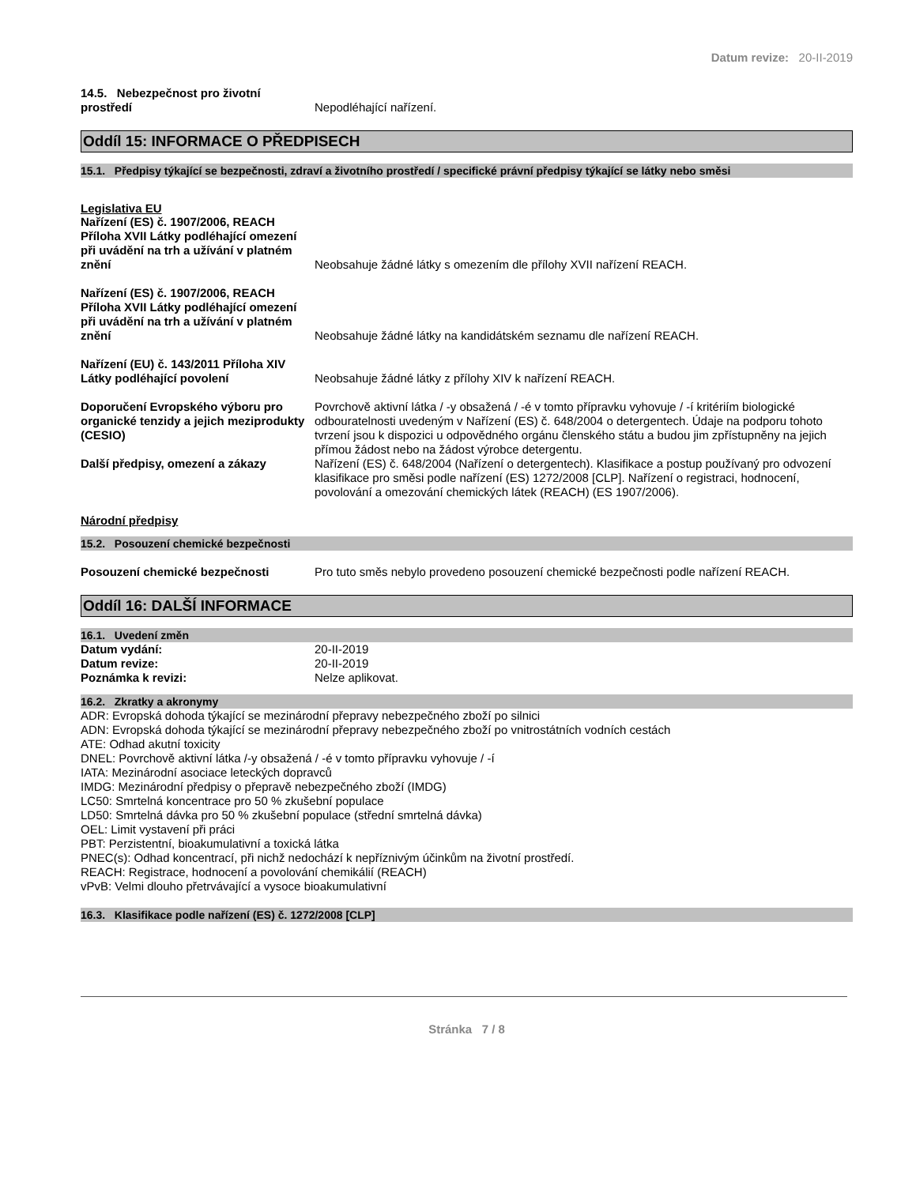Datum revize: 20-II-2019
14.5. Nebezpečnost pro životní prostředí
Nepodléhající nařízení.
Oddíl 15: INFORMACE O PŘEDPISECH
15.1. Předpisy týkající se bezpečnosti, zdraví a životního prostředí / specifické právní předpisy týkající se látky nebo směsi
Legislativa EU
Nařízení (ES) č. 1907/2006, REACH Příloha XVII Látky podléhající omezení při uvádění na trh a užívání v platném znění
Neobsahuje žádné látky s omezením dle přílohy XVII nařízení REACH.
Nařízení (ES) č. 1907/2006, REACH Příloha XVII Látky podléhající omezení při uvádění na trh a užívání v platném znění
Neobsahuje žádné látky na kandidátském seznamu dle nařízení REACH.
Nařízení (EU) č. 143/2011 Příloha XIV Látky podléhající povolení
Neobsahuje žádné látky z přílohy XIV k nařízení REACH.
Doporučení Evropského výboru pro organické tenzidy a jejich meziprodukty (CESIO)
Povrchově aktivní látka / -y obsažená / -é v tomto přípravku vyhovuje / -í kritériím biologické odbouratelnosti uvedeným v Nařízení (ES) č. 648/2004 o detergentech. Údaje na podporu tohoto tvrzení jsou k dispozici u odpovědného orgánu členského státu a budou jim zpřístupněny na jejich přímou žádost nebo na žádost výrobce detergentu.
Další předpisy, omezení a zákazy Nařízení (ES) č. 648/2004 (Nařízení o detergentech). Klasifikace a postup používaný pro odvození klasifikace pro směsi podle nařízení (ES) 1272/2008 [CLP]. Nařízení o registraci, hodnocení, povolování a omezování chemických látek (REACH) (ES 1907/2006).
Národní předpisy
15.2. Posouzení chemické bezpečnosti
Posouzení chemické bezpečnosti Pro tuto směs nebylo provedeno posouzení chemické bezpečnosti podle nařízení REACH.
Oddíl 16: DALŠÍ INFORMACE
16.1. Uvedení změn
Datum vydání: 20-II-2019
Datum revize: 20-II-2019
Poznámka k revizi: Nelze aplikovat.
16.2. Zkratky a akronymy
ADR: Evropská dohoda týkající se mezinárodní přepravy nebezpečného zboží po silnici
ADN: Evropská dohoda týkající se mezinárodní přepravy nebezpečného zboží po vnitrostátních vodních cestách
ATE: Odhad akutní toxicity
DNEL: Povrchově aktivní látka /-y obsažená / -é v tomto přípravku vyhovuje / -í
IATA: Mezinárodní asociace leteckých dopravců
IMDG: Mezinárodní předpisy o přepravě nebezpečného zboží (IMDG)
LC50: Smrtelná koncentrace pro 50 % zkušební populace
LD50: Smrtelná dávka pro 50 % zkušební populace (střední smrtelná dávka)
OEL: Limit vystavení při práci
PBT: Perzistentní, bioakumulativní a toxická látka
PNEC(s): Odhad koncentrací, při nichž nedochází k nepříznivým účinkům na životní prostředí.
REACH: Registrace, hodnocení a povolování chemikálií (REACH)
vPvB: Velmi dlouho přetrvávající a vysoce bioakumulativní
16.3. Klasifikace podle nařízení (ES) č. 1272/2008 [CLP]
Stránka 7 / 8